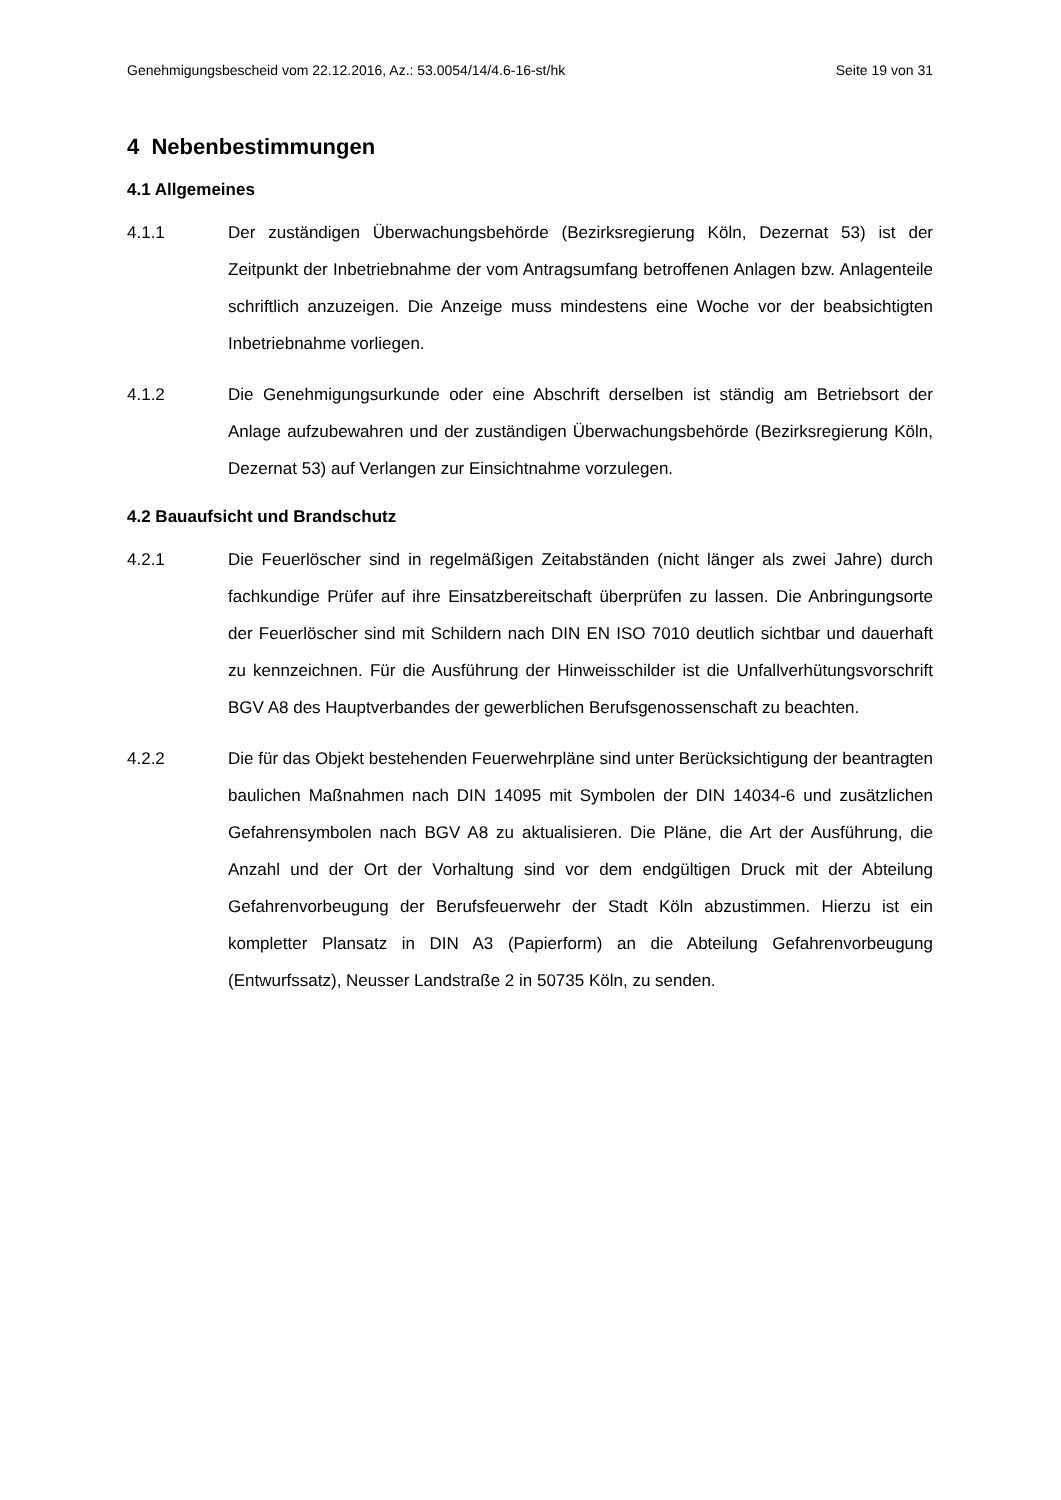Genehmigungsbescheid vom 22.12.2016, Az.: 53.0054/14/4.6-16-st/hk Seite 19 von 31
4 Nebenbestimmungen
4.1 Allgemeines
4.1.1 Der zuständigen Überwachungsbehörde (Bezirksregierung Köln, Dezernat 53) ist der Zeitpunkt der Inbetriebnahme der vom Antragsumfang betroffenen Anlagen bzw. Anlagenteile schriftlich anzuzeigen. Die Anzeige muss mindestens eine Woche vor der beabsichtigten Inbetriebnahme vorliegen.
4.1.2 Die Genehmigungsurkunde oder eine Abschrift derselben ist ständig am Betriebsort der Anlage aufzubewahren und der zuständigen Überwachungsbehörde (Bezirksregierung Köln, Dezernat 53) auf Verlangen zur Einsichtnahme vorzulegen.
4.2 Bauaufsicht und Brandschutz
4.2.1 Die Feuerlöscher sind in regelmäßigen Zeitabständen (nicht länger als zwei Jahre) durch fachkundige Prüfer auf ihre Einsatzbereitschaft überprüfen zu lassen. Die Anbringungsorte der Feuerlöscher sind mit Schildern nach DIN EN ISO 7010 deutlich sichtbar und dauerhaft zu kennzeichnen. Für die Ausführung der Hinweisschilder ist die Unfallverhütungsvorschrift BGV A8 des Hauptverbandes der gewerblichen Berufsgenossenschaft zu beachten.
4.2.2 Die für das Objekt bestehenden Feuerwehrpläne sind unter Berücksichtigung der beantragten baulichen Maßnahmen nach DIN 14095 mit Symbolen der DIN 14034-6 und zusätzlichen Gefahrensymbolen nach BGV A8 zu aktualisieren. Die Pläne, die Art der Ausführung, die Anzahl und der Ort der Vorhaltung sind vor dem endgültigen Druck mit der Abteilung Gefahrenvorbeugung der Berufsfeuerwehr der Stadt Köln abzustimmen. Hierzu ist ein kompletter Plansatz in DIN A3 (Papierform) an die Abteilung Gefahrenvorbeugung (Entwurfssatz), Neusser Landstraße 2 in 50735 Köln, zu senden.